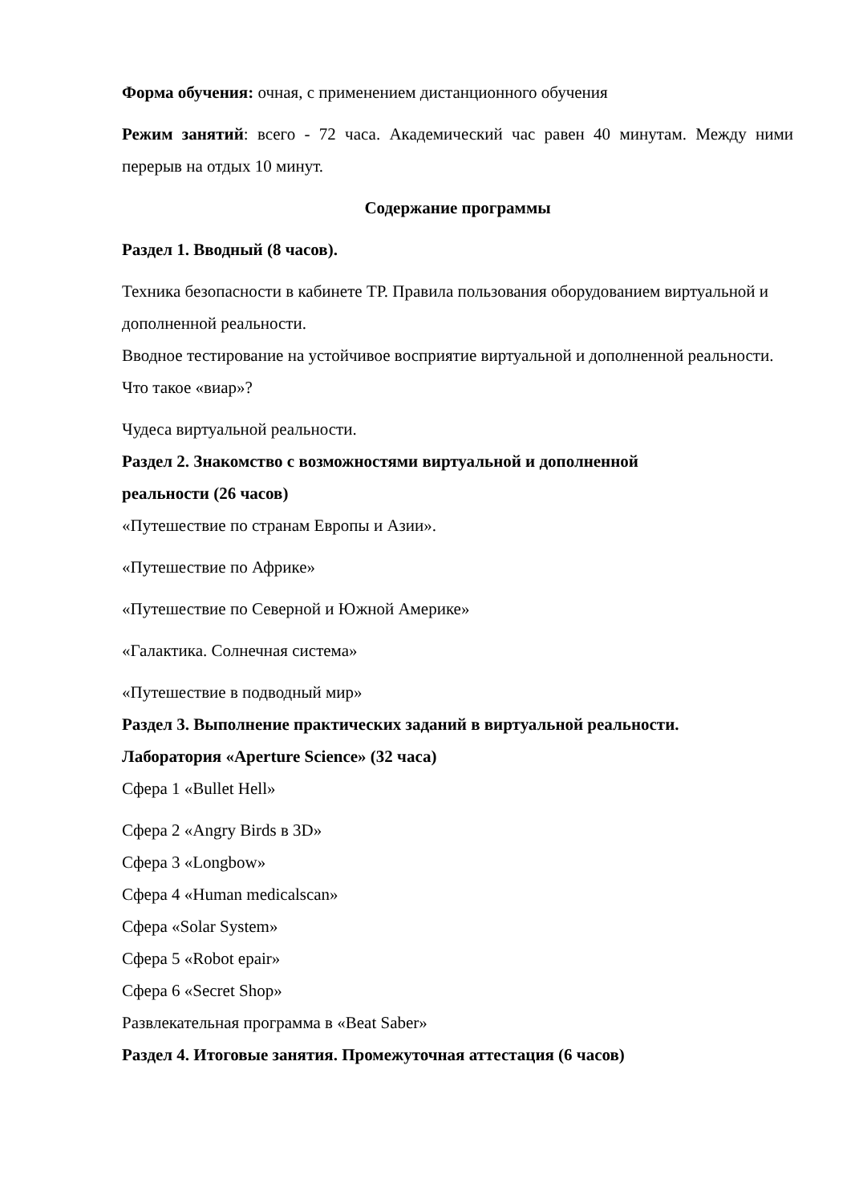Форма обучения: очная, с применением дистанционного обучения
Режим занятий: всего - 72 часа. Академический час равен 40 минутам. Между ними перерыв на отдых 10 минут.
Содержание программы
Раздел 1. Вводный (8 часов).
Техника безопасности в кабинете ТР. Правила пользования оборудованием виртуальной и дополненной реальности.
Вводное тестирование на устойчивое восприятие виртуальной и дополненной реальности.
Что такое «виар»?
Чудеса виртуальной реальности.
Раздел 2. Знакомство с возможностями виртуальной и дополненной
реальности (26 часов)
«Путешествие по странам Европы и Азии».
«Путешествие по Африке»
«Путешествие по Северной и Южной Америке»
«Галактика. Солнечная система»
«Путешествие в подводный мир»
Раздел 3. Выполнение практических заданий в виртуальной реальности.
Лаборатория «Aperture Science» (32 часа)
Сфера 1 «Bullet Hell»
Сфера 2 «Angry Birds в 3D»
Сфера 3 «Longbow»
Сфера 4 «Human medicalscan»
Сфера «Solar System»
Сфера 5 «Robot epair»
Сфера 6 «Secret Shop»
Развлекательная программа в «Beat Saber»
Раздел 4. Итоговые занятия. Промежуточная аттестация (6 часов)